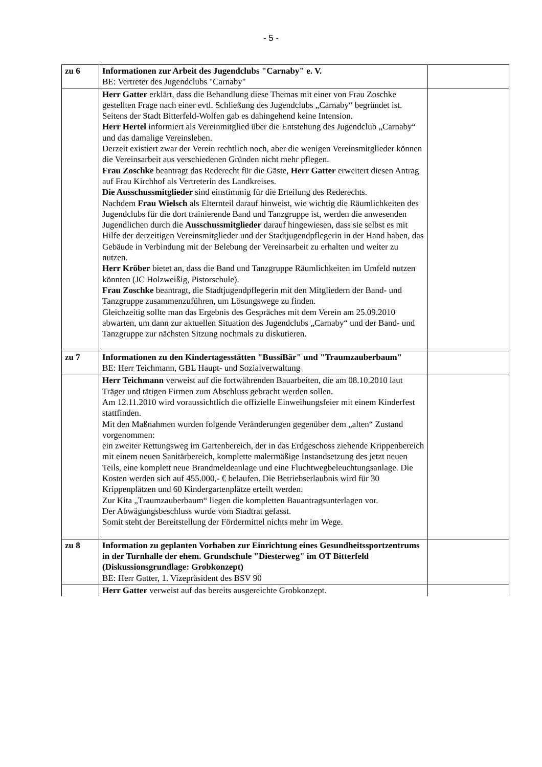- 5 -
| zu 6 | Informationen zur Arbeit des Jugendclubs "Carnaby" e. V. BE: Vertreter des Jugendclubs "Carnaby" | |
| | Herr Gatter erklärt, dass die Behandlung diese Themas mit einer von Frau Zoschke gestellten Frage nach einer evtl. Schließung des Jugendclubs „Carnaby“ begründet ist. Seitens der Stadt Bitterfeld-Wolfen gab es dahingehend keine Intension. Herr Hertel informiert als Vereinmitglied über die Entstehung des Jugendclub „Carnaby“ und das damalige Vereinsleben. Derzeit existiert zwar der Verein rechtlich noch, aber die wenigen Vereinsmitglieder können die Vereinsarbeit aus verschiedenen Gründen nicht mehr pflegen. Frau Zoschke beantragt das Rederecht für die Gäste, Herr Gatter erweitert diesen Antrag auf Frau Kirchhof als Vertreterin des Landkreises. Die Ausschussmitglieder sind einstimmig für die Erteilung des Rederechts. Nachdem Frau Wielsch als Elternteil darauf hinweist, wie wichtig die Räumlichkeiten des Jugendclubs für die dort trainierende Band und Tanzgruppe ist, werden die anwesenden Jugendlichen durch die Ausschussmitglieder darauf hingewiesen, dass sie selbst es mit Hilfe der derzeitigen Vereinsmitglieder und der Stadtjugendpflegerin in der Hand haben, das Gebäude in Verbindung mit der Belebung der Vereinsarbeit zu erhalten und weiter zu nutzen. Herr Kröber bietet an, dass die Band und Tanzgruppe Räumlichkeiten im Umfeld nutzen könnten (JC Holzweißig, Pistorschule). Frau Zoschke beantragt, die Stadtjugendpflegerin mit den Mitgliedern der Band- und Tanzgruppe zusammenzuführen, um Lösungswege zu finden. Gleichzeitig sollte man das Ergebnis des Gespräches mit dem Verein am 25.09.2010 abwarten, um dann zur aktuellen Situation des Jugendclubs „Carnaby“ und der Band- und Tanzgruppe zur nächsten Sitzung nochmals zu diskutieren. | |
| zu 7 | Informationen zu den Kindertagesstätten "BussiBär" und "Traumzauberbaum" BE: Herr Teichmann, GBL Haupt- und Sozialverwaltung | |
| | Herr Teichmann verweist auf die fortwährenden Bauarbeiten, die am 08.10.2010 laut Träger und tätigen Firmen zum Abschluss gebracht werden sollen. Am 12.11.2010 wird voraussichtlich die offizielle Einweihungsfeier mit einem Kinderfest stattfinden. Mit den Maßnahmen wurden folgende Veränderungen gegenüber dem „alten“ Zustand vorgenommen: ein zweiter Rettungsweg im Gartenbereich, der in das Erdgeschoss ziehende Krippenbereich mit einem neuen Sanitärbereich, komplette malermäßige Instandsetzung des jetzt neuen Teils, eine komplett neue Brandmeldeanlage und eine Fluchtwegbeleuchtungsanlage. Die Kosten werden sich auf 455.000,- € belaufen. Die Betriebserlaubnis wird für 30 Krippenplätzen und 60 Kindergartenplätze erteilt werden. Zur Kita „Traumzauberbaum“ liegen die kompletten Bauantragsunterlagen vor. Der Abwägungsbeschluss wurde vom Stadtrat gefasst. Somit steht der Bereitstellung der Fördermittel nichts mehr im Wege. | |
| zu 8 | Information zu geplanten Vorhaben zur Einrichtung eines Gesundheitssportzentrums in der Turnhalle der ehem. Grundschule "Diesterweg" im OT Bitterfeld (Diskussionsgrundlage: Grobkonzept) BE: Herr Gatter, 1. Vizepräsident des BSV 90 | |
| | Herr Gatter verweist auf das bereits ausgereichte Grobkonzept. | |